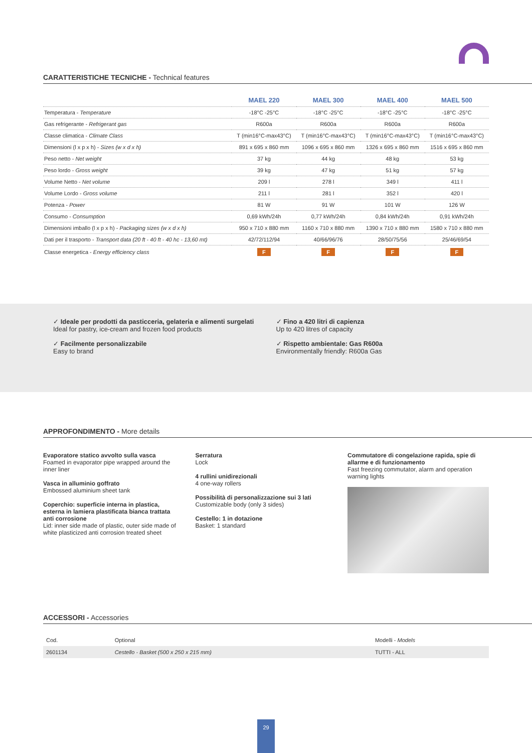CARATTERISTICHE TECNICHE - Technical features
| | MAEL 220 | MAEL 300 | MAEL 400 | MAEL 500 |
| --- | --- | --- | --- | --- |
| Temperatura - Temperature | -18°C -25°C | -18°C -25°C | -18°C -25°C | -18°C -25°C |
| Gas refrigerante - Refrigerant gas | R600a | R600a | R600a | R600a |
| Classe climatica - Climate Class | T (min16°C-max43°C) | T (min16°C-max43°C) | T (min16°C-max43°C) | T (min16°C-max43°C) |
| Dimensioni (l x p x h) - Sizes (w x d x h) | 891 x 695 x 860 mm | 1096 x 695 x 860 mm | 1326 x 695 x 860 mm | 1516 x 695 x 860 mm |
| Peso netto - Net weight | 37 kg | 44 kg | 48 kg | 53 kg |
| Peso lordo - Gross weight | 39 kg | 47 kg | 51 kg | 57 kg |
| Volume Netto - Net volume | 209 l | 278 l | 349 l | 411 l |
| Volume Lordo - Gross volume | 211 l | 281 l | 352 l | 420 l |
| Potenza - Power | 81 W | 91 W | 101 W | 126 W |
| Consumo - Consumption | 0,69 kWh/24h | 0,77 kWh/24h | 0,84 kWh/24h | 0,91 kWh/24h |
| Dimensioni imballo (l x p x h) - Packaging sizes (w x d x h) | 950 x 710 x 880 mm | 1160 x 710 x 880 mm | 1390 x 710 x 880 mm | 1580 x 710 x 880 mm |
| Dati per il trasporto - Transport data (20 ft - 40 ft - 40 hc - 13,60 mt) | 42/72/112/94 | 40/66/96/76 | 28/50/75/56 | 25/46/69/54 |
| Classe energetica - Energy efficiency class | F | F | F | F |
✓ Ideale per prodotti da pasticceria, gelateria e alimenti surgelati
Ideal for pastry, ice-cream and frozen food products
✓ Facilmente personalizzabile
Easy to brand
✓ Fino a 420 litri di capienza
Up to 420 litres of capacity
✓ Rispetto ambientale: Gas R600a
Environmentally friendly: R600a Gas
APPROFONDIMENTO - More details
Evaporatore statico avvolto sulla vasca
Foamed in evaporator pipe wrapped around the inner liner
Vasca in alluminio goffrato
Embossed aluminium sheet tank
Coperchio: superficie interna in plastica, esterna in lamiera plastificata bianca trattata anti corrosione
Lid: inner side made of plastic, outer side made of white plasticized anti corrosion treated sheet
Serratura
Lock
4 rullini unidirezionali
4 one-way rollers
Possibilità di personalizzazione sui 3 lati
Customizable body (only 3 sides)
Cestello: 1 in dotazione
Basket: 1 standard
Commutatore di congelazione rapida, spie di allarme e di funzionamento
Fast freezing commutator, alarm and operation warning lights
ACCESSORI - Accessories
| Cod. | Optional | Modelli - Models |
| 2601134 | Cestello - Basket (500 x 250 x 215 mm) | TUTTI - ALL |
29